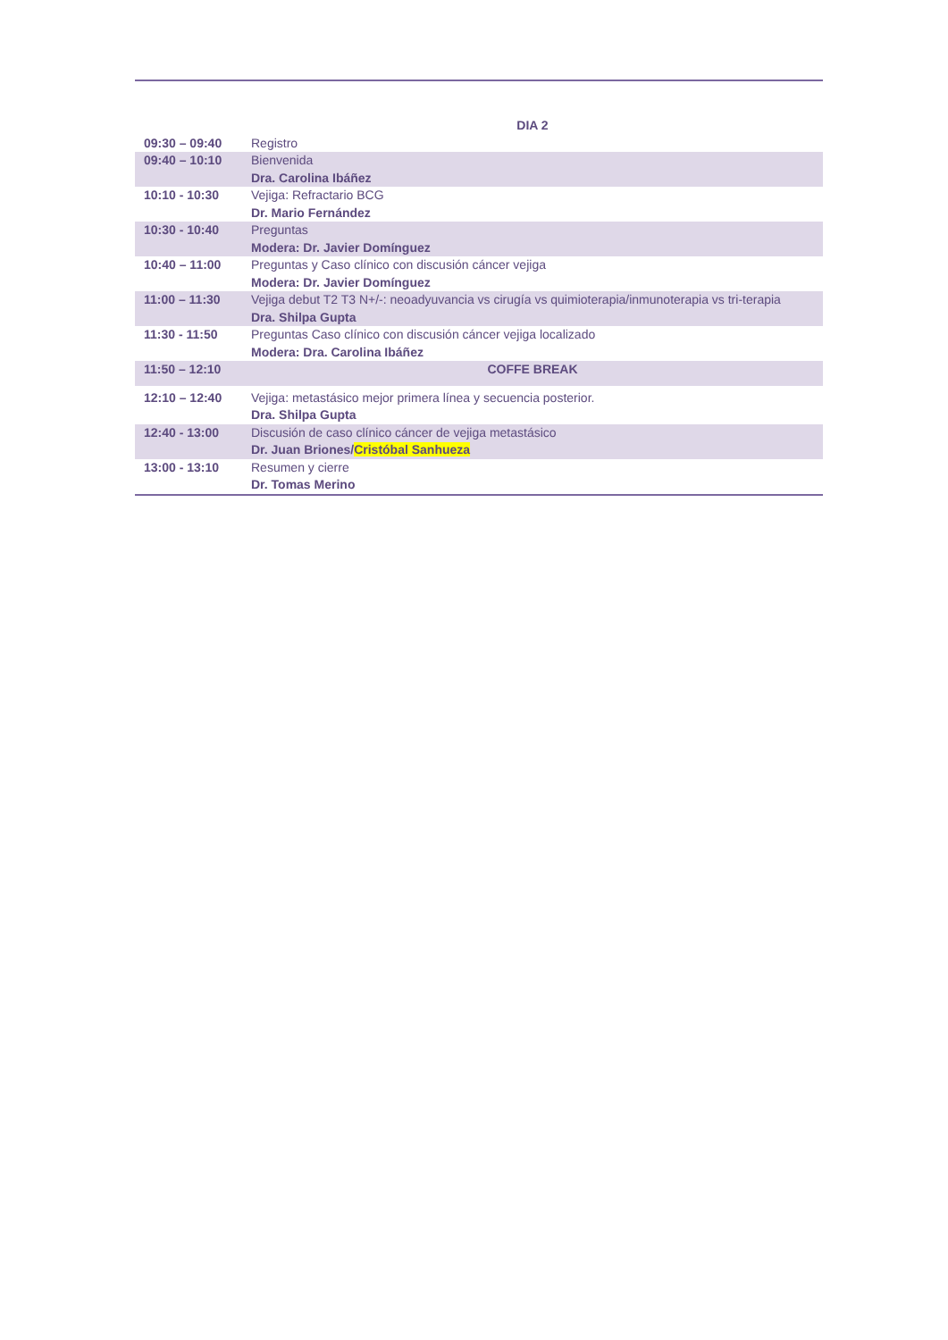| | DIA 2 |
| 09:30 – 09:40 | Registro |
| 09:40 – 10:10 | Bienvenida Dra. Carolina Ibáñez |
| 10:10 - 10:30 | Vejiga: Refractario BCG Dr. Mario Fernández |
| 10:30 - 10:40 | Preguntas Modera: Dr. Javier Domínguez |
| 10:40 – 11:00 | Preguntas y Caso clínico con discusión cáncer vejiga Modera: Dr. Javier Domínguez |
| 11:00 – 11:30 | Vejiga debut T2 T3 N+/-: neoadyuvancia vs cirugía vs quimioterapia/inmunoterapia vs tri-terapia Dra. Shilpa Gupta |
| 11:30 - 11:50 | Preguntas Caso clínico con discusión cáncer vejiga localizado Modera: Dra. Carolina Ibáñez |
| 11:50 – 12:10 | COFFE BREAK |
| 12:10 – 12:40 | Vejiga: metastásico mejor primera línea y secuencia posterior. Dra. Shilpa Gupta |
| 12:40 - 13:00 | Discusión de caso clínico cáncer de vejiga metastásico Dr. Juan Briones/ Cristóbal Sanhueza |
| 13:00 - 13:10 | Resumen y cierre Dr. Tomas Merino |